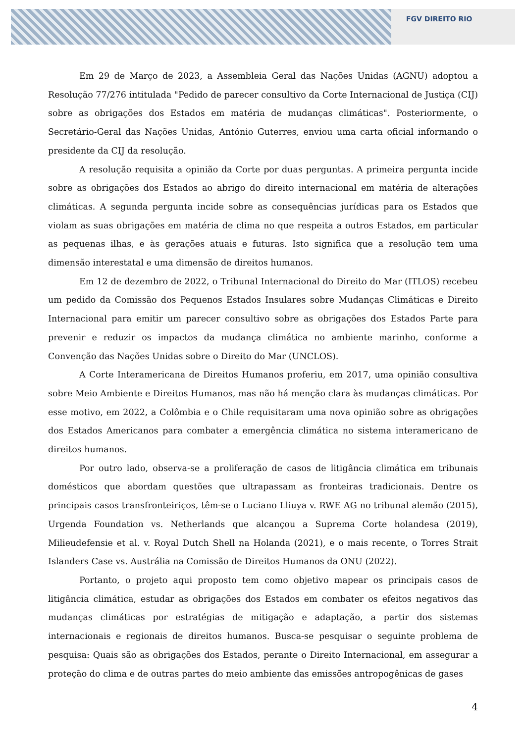FGV DIREITO RIO
Em 29 de Março de 2023, a Assembleia Geral das Nações Unidas (AGNU) adoptou a Resolução 77/276 intitulada "Pedido de parecer consultivo da Corte Internacional de Justiça (CIJ) sobre as obrigações dos Estados em matéria de mudanças climáticas". Posteriormente, o Secretário-Geral das Nações Unidas, António Guterres, enviou uma carta oficial informando o presidente da CIJ da resolução.
A resolução requisita a opinião da Corte por duas perguntas. A primeira pergunta incide sobre as obrigações dos Estados ao abrigo do direito internacional em matéria de alterações climáticas. A segunda pergunta incide sobre as consequências jurídicas para os Estados que violam as suas obrigações em matéria de clima no que respeita a outros Estados, em particular as pequenas ilhas, e às gerações atuais e futuras. Isto significa que a resolução tem uma dimensão interestatal e uma dimensão de direitos humanos.
Em 12 de dezembro de 2022, o Tribunal Internacional do Direito do Mar (ITLOS) recebeu um pedido da Comissão dos Pequenos Estados Insulares sobre Mudanças Climáticas e Direito Internacional para emitir um parecer consultivo sobre as obrigações dos Estados Parte para prevenir e reduzir os impactos da mudança climática no ambiente marinho, conforme a Convenção das Nações Unidas sobre o Direito do Mar (UNCLOS).
A Corte Interamericana de Direitos Humanos proferiu, em 2017, uma opinião consultiva sobre Meio Ambiente e Direitos Humanos, mas não há menção clara às mudanças climáticas. Por esse motivo, em 2022, a Colômbia e o Chile requisitaram uma nova opinião sobre as obrigações dos Estados Americanos para combater a emergência climática no sistema interamericano de direitos humanos.
Por outro lado, observa-se a proliferação de casos de litigância climática em tribunais domésticos que abordam questões que ultrapassam as fronteiras tradicionais. Dentre os principais casos transfronteiriços, têm-se o Luciano Lliuya v. RWE AG no tribunal alemão (2015), Urgenda Foundation vs. Netherlands que alcançou a Suprema Corte holandesa (2019), Milieudefensie et al. v. Royal Dutch Shell na Holanda (2021), e o mais recente, o Torres Strait Islanders Case vs. Austrália na Comissão de Direitos Humanos da ONU (2022).
Portanto, o projeto aqui proposto tem como objetivo mapear os principais casos de litigância climática, estudar as obrigações dos Estados em combater os efeitos negativos das mudanças climáticas por estratégias de mitigação e adaptação, a partir dos sistemas internacionais e regionais de direitos humanos. Busca-se pesquisar o seguinte problema de pesquisa: Quais são as obrigações dos Estados, perante o Direito Internacional, em assegurar a proteção do clima e de outras partes do meio ambiente das emissões antropogênicas de gases
4